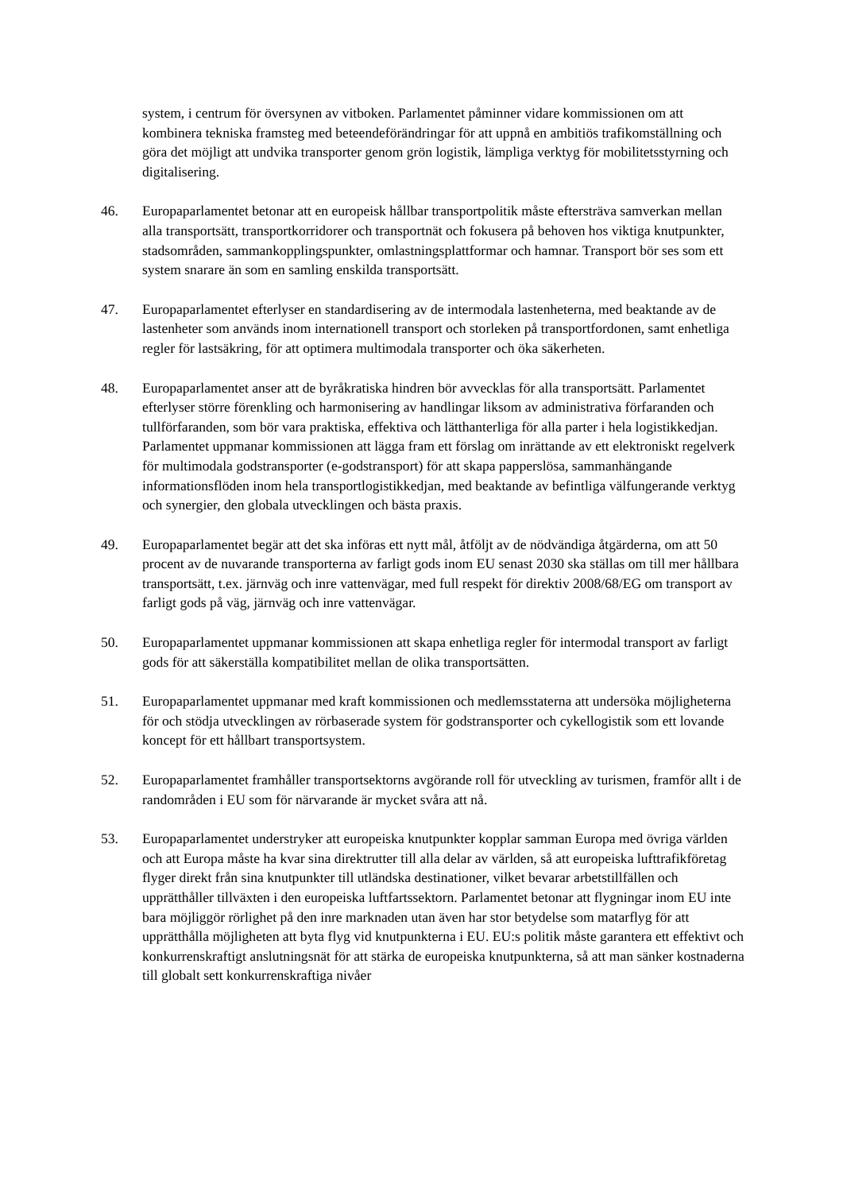system, i centrum för översynen av vitboken. Parlamentet påminner vidare kommissionen om att kombinera tekniska framsteg med beteendeförändringar för att uppnå en ambitiös trafikomställning och göra det möjligt att undvika transporter genom grön logistik, lämpliga verktyg för mobilitetsstyrning och digitalisering.
46. Europaparlamentet betonar att en europeisk hållbar transportpolitik måste eftersträva samverkan mellan alla transportsätt, transportkorridorer och transportnät och fokusera på behoven hos viktiga knutpunkter, stadsområden, sammankopplingspunkter, omlastningsplattformar och hamnar. Transport bör ses som ett system snarare än som en samling enskilda transportsätt.
47. Europaparlamentet efterlyser en standardisering av de intermodala lastenheterna, med beaktande av de lastenheter som används inom internationell transport och storleken på transportfordonen, samt enhetliga regler för lastsäkring, för att optimera multimodala transporter och öka säkerheten.
48. Europaparlamentet anser att de byråkratiska hindren bör avvecklas för alla transportsätt. Parlamentet efterlyser större förenkling och harmonisering av handlingar liksom av administrativa förfaranden och tullförfaranden, som bör vara praktiska, effektiva och lätthanterliga för alla parter i hela logistikkedjan. Parlamentet uppmanar kommissionen att lägga fram ett förslag om inrättande av ett elektroniskt regelverk för multimodala godstransporter (e-godstransport) för att skapa papperslösa, sammanhängande informationsflöden inom hela transportlogistikkedjan, med beaktande av befintliga välfungerande verktyg och synergier, den globala utvecklingen och bästa praxis.
49. Europaparlamentet begär att det ska införas ett nytt mål, åtföljt av de nödvändiga åtgärderna, om att 50 procent av de nuvarande transporterna av farligt gods inom EU senast 2030 ska ställas om till mer hållbara transportsätt, t.ex. järnväg och inre vattenvägar, med full respekt för direktiv 2008/68/EG om transport av farligt gods på väg, järnväg och inre vattenvägar.
50. Europaparlamentet uppmanar kommissionen att skapa enhetliga regler för intermodal transport av farligt gods för att säkerställa kompatibilitet mellan de olika transportsätten.
51. Europaparlamentet uppmanar med kraft kommissionen och medlemsstaterna att undersöka möjligheterna för och stödja utvecklingen av rörbaserade system för godstransporter och cykellogistik som ett lovande koncept för ett hållbart transportsystem.
52. Europaparlamentet framhåller transportsektorns avgörande roll för utveckling av turismen, framför allt i de randområden i EU som för närvarande är mycket svåra att nå.
53. Europaparlamentet understryker att europeiska knutpunkter kopplar samman Europa med övriga världen och att Europa måste ha kvar sina direktrutter till alla delar av världen, så att europeiska lufttrafikföretag flyger direkt från sina knutpunkter till utländska destinationer, vilket bevarar arbetstillfällen och upprätthåller tillväxten i den europeiska luftfartssektorn. Parlamentet betonar att flygningar inom EU inte bara möjliggör rörlighet på den inre marknaden utan även har stor betydelse som matarflyg för att upprätthålla möjligheten att byta flyg vid knutpunkterna i EU. EU:s politik måste garantera ett effektivt och konkurrenskraftigt anslutningsnät för att stärka de europeiska knutpunkterna, så att man sänker kostnaderna till globalt sett konkurrenskraftiga nivåer